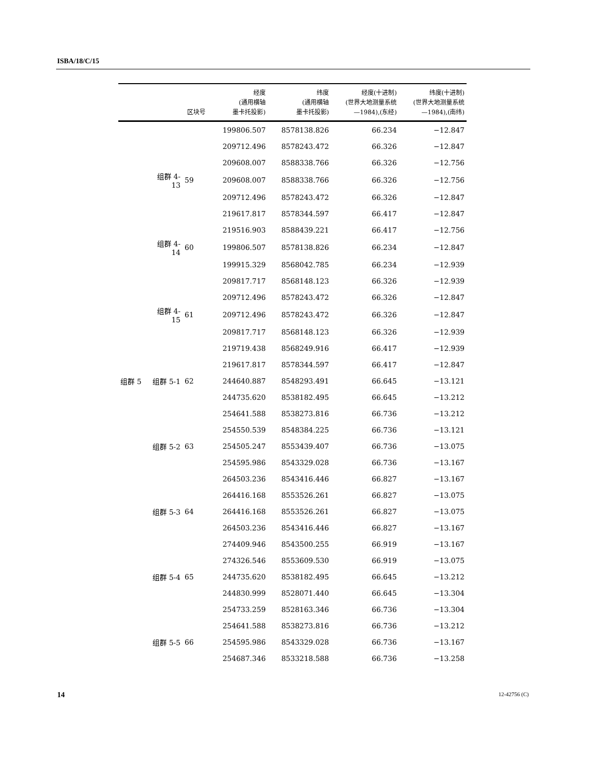ISBA/18/C/15
| | | 区块号 | 经度 (通用横轴 墨卡托投影) | 纬度 (通用横轴 墨卡托投影) | 经度(十进制) (世界大地测量系统 —1984),(东经) | 纬度(十进制) (世界大地测量系统 —1984),(南纬) |
| --- | --- | --- | --- | --- | --- | --- |
| | | | 199806.507 | 8578138.826 | 66.234 | −12.847 |
| | | | 209712.496 | 8578243.472 | 66.326 | −12.847 |
| | | | 209608.007 | 8588338.766 | 66.326 | −12.756 |
| | 组群 4-13 | 59 | 209608.007 | 8588338.766 | 66.326 | −12.756 |
| | | | 209712.496 | 8578243.472 | 66.326 | −12.847 |
| | | | 219617.817 | 8578344.597 | 66.417 | −12.847 |
| | | | 219516.903 | 8588439.221 | 66.417 | −12.756 |
| | 组群 4-14 | 60 | 199806.507 | 8578138.826 | 66.234 | −12.847 |
| | | | 199915.329 | 8568042.785 | 66.234 | −12.939 |
| | | | 209817.717 | 8568148.123 | 66.326 | −12.939 |
| | | | 209712.496 | 8578243.472 | 66.326 | −12.847 |
| | 组群 4-15 | 61 | 209712.496 | 8578243.472 | 66.326 | −12.847 |
| | | | 209817.717 | 8568148.123 | 66.326 | −12.939 |
| | | | 219719.438 | 8568249.916 | 66.417 | −12.939 |
| | | | 219617.817 | 8578344.597 | 66.417 | −12.847 |
| 组群 5 | 组群 5-1 | 62 | 244640.887 | 8548293.491 | 66.645 | −13.121 |
| | | | 244735.620 | 8538182.495 | 66.645 | −13.212 |
| | | | 254641.588 | 8538273.816 | 66.736 | −13.212 |
| | | | 254550.539 | 8548384.225 | 66.736 | −13.121 |
| | 组群 5-2 | 63 | 254505.247 | 8553439.407 | 66.736 | −13.075 |
| | | | 254595.986 | 8543329.028 | 66.736 | −13.167 |
| | | | 264503.236 | 8543416.446 | 66.827 | −13.167 |
| | | | 264416.168 | 8553526.261 | 66.827 | −13.075 |
| | 组群 5-3 | 64 | 264416.168 | 8553526.261 | 66.827 | −13.075 |
| | | | 264503.236 | 8543416.446 | 66.827 | −13.167 |
| | | | 274409.946 | 8543500.255 | 66.919 | −13.167 |
| | | | 274326.546 | 8553609.530 | 66.919 | −13.075 |
| | 组群 5-4 | 65 | 244735.620 | 8538182.495 | 66.645 | −13.212 |
| | | | 244830.999 | 8528071.440 | 66.645 | −13.304 |
| | | | 254733.259 | 8528163.346 | 66.736 | −13.304 |
| | | | 254641.588 | 8538273.816 | 66.736 | −13.212 |
| | 组群 5-5 | 66 | 254595.986 | 8543329.028 | 66.736 | −13.167 |
| | | | 254687.346 | 8533218.588 | 66.736 | −13.258 |
14 12-42756 (C)